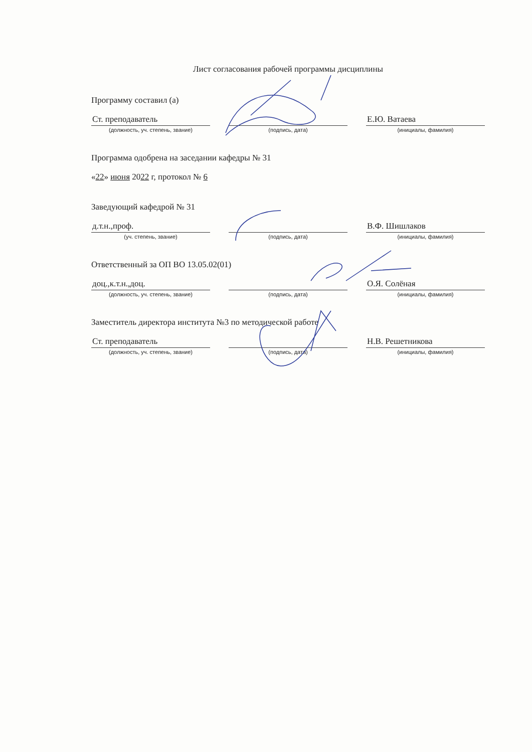Лист согласования рабочей программы дисциплины
Программу составил (а)
Ст. преподаватель
(должность, уч. степень, звание)
(подпись, дата)
Е.Ю. Ватаева
(инициалы, фамилия)
Программа одобрена на заседании кафедры № 31
«22» июня 2022 г, протокол № 6
Заведующий кафедрой № 31
д.т.н.,проф.
(уч. степень, звание)
(подпись, дата)
В.Ф. Шишлаков
(инициалы, фамилия)
Ответственный за ОП ВО 13.05.02(01)
доц.,к.т.н.,доц.
(должность, уч. степень, звание)
(подпись, дата)
О.Я. Солёная
(инициалы, фамилия)
Заместитель директора института №3 по методической работе
Ст. преподаватель
(должность, уч. степень, звание)
(подпись, дата)
Н.В. Решетникова
(инициалы, фамилия)